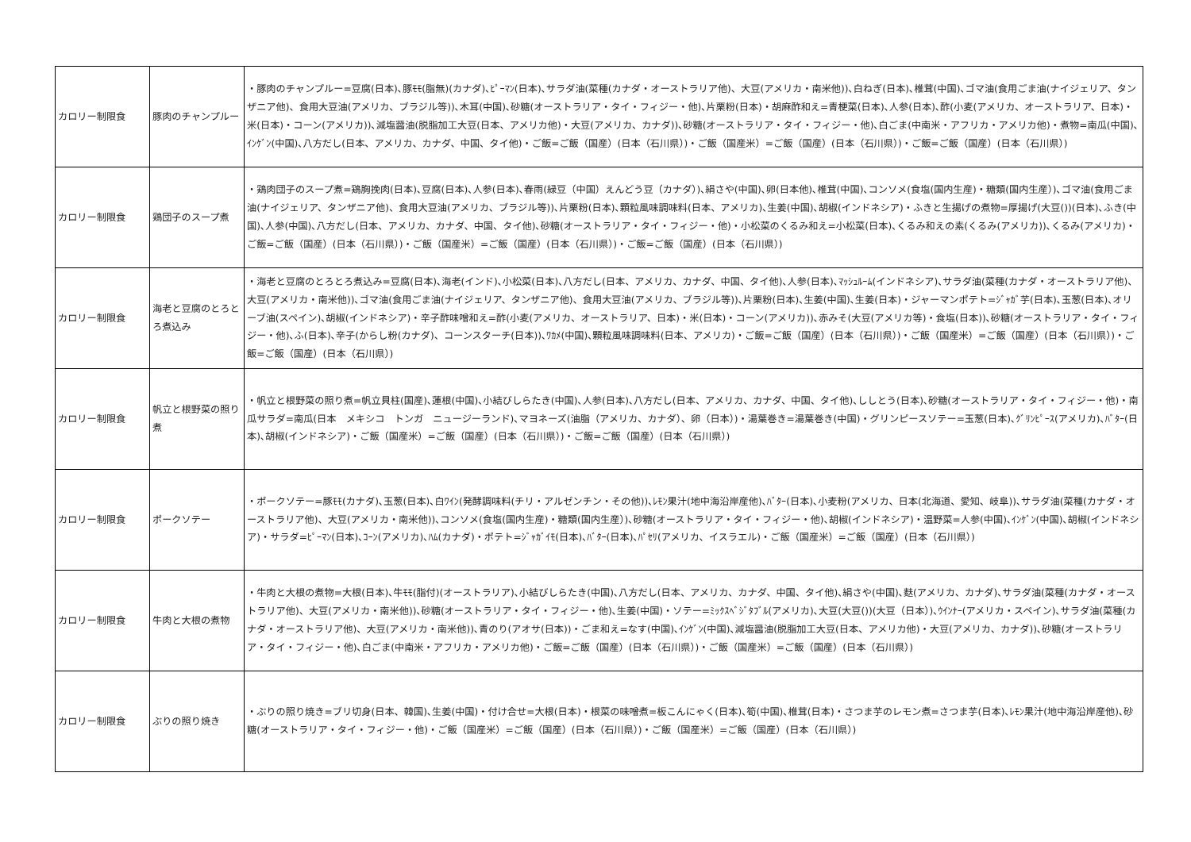| カロリー制限食 | 豚肉のチャンプルー | ・豚肉のチャンプルー=豆腐(日本)､豚ﾓﾓ(脂無)(カナダ)､ﾋﾟｰﾏﾝ(日本)､サラダ油(菜種(カナダ・オーストラリア他)、大豆(アメリカ・南米他))､白ねぎ(日本)､椎茸(中国)､ゴマ油(食用ごま油(ナイジェリア、タンザニア他)、食用大豆油(アメリカ、ブラジル等))､木耳(中国)､砂糖(オーストラリア・タイ・フィジー・他)､片栗粉(日本)・胡麻酢和え=青梗菜(日本)､人参(日本)､酢(小麦(アメリカ、オーストラリア、日本)・米(日本)・コーン(アメリカ))､減塩醤油(脱脂加工大豆(日本、アメリカ他)・大豆(アメリカ、カナダ))､砂糖(オーストラリア・タイ・フィジー・他)､白ごま(中南米・アフリカ・アメリカ他)・煮物=南瓜(中国)､ｲﾝｹﾞﾝ(中国)､八方だし(日本、アメリカ、カナダ、中国、タイ他)・ご飯=ご飯（国産）(日本（石川県）)・ご飯（国産米）=ご飯（国産）(日本（石川県）)・ご飯=ご飯（国産）(日本（石川県）) |
| カロリー制限食 | 鶏団子のスープ煮 | ・鶏肉団子のスープ煮=鶏胸挽肉(日本)､豆腐(日本)､人参(日本)､春雨(緑豆（中国）えんどう豆（カナダ）)､絹さや(中国)､卵(日本他)､椎茸(中国)､コンソメ(食塩(国内生産)・糖類(国内生産）)､ゴマ油(食用ごま油(ナイジェリア、タンザニア他)、食用大豆油(アメリカ、ブラジル等))､片栗粉(日本)､顆粒風味調味料(日本、アメリカ)､生姜(中国)､胡椒(インドネシア)・ふきと生揚げの煮物=厚揚げ(大豆())(日本)､ふき(中国)､人参(中国)､八方だし(日本、アメリカ、カナダ、中国、タイ他)､砂糖(オーストラリア・タイ・フィジー・他)・小松菜のくるみ和え=小松菜(日本)､くるみ和えの素(くるみ(アメリカ))､くるみ(アメリカ)・ご飯=ご飯（国産）(日本（石川県）)・ご飯（国産米）=ご飯（国産）(日本（石川県）)・ご飯=ご飯（国産）(日本（石川県）) |
| カロリー制限食 | 海老と豆腐のとろとろ煮込み | ・海老と豆腐のとろとろ煮込み=豆腐(日本)､海老(インド)､小松菜(日本)､八方だし(日本、アメリカ、カナダ、中国、タイ他)､人参(日本)､ﾏｯｼｭﾙｰﾑ(インドネシア)､サラダ油(菜種(カナダ・オーストラリア他)、大豆(アメリカ・南米他))､ゴマ油(食用ごま油(ナイジェリア、タンザニア他)、食用大豆油(アメリカ、ブラジル等))､片栗粉(日本)､生姜(中国)､生姜(日本)・ジャーマンポテト=ｼﾞｬｶﾞ芋(日本)､玉葱(日本)､オリーブ油(スペイン)､胡椒(インドネシア)・辛子酢味噌和え=酢(小麦(アメリカ、オーストラリア、日本)・米(日本)・コーン(アメリカ))､赤みそ(大豆(アメリカ等)・食塩(日本))､砂糖(オーストラリア・タイ・フィジー・他)､ふ(日本)､辛子(からし粉(カナダ)、コーンスターチ(日本))､ﾜｶﾒ(中国)､顆粒風味調味料(日本、アメリカ)・ご飯=ご飯（国産）(日本（石川県）)・ご飯（国産米）=ご飯（国産）(日本（石川県）)・ご飯=ご飯（国産）(日本（石川県）) |
| カロリー制限食 | 帆立と根野菜の照り煮 | ・帆立と根野菜の照り煮=帆立貝柱(国産)､蓮根(中国)､小結びしらたき(中国)､人参(日本)､八方だし(日本、アメリカ、カナダ、中国、タイ他)､ししとう(日本)､砂糖(オーストラリア・タイ・フィジー・他)・南瓜サラダ=南瓜(日本 メキシコ トンガ ニュージーランド)､マヨネーズ(油脂（アメリカ、カナダ）、卵（日本）)・湯葉巻き=湯葉巻き(中国)・グリンピースソテー=玉葱(日本)､ｸﾞﾘﾝﾋﾟｰｽ(アメリカ)､ﾊﾞﾀｰ(日本)､胡椒(インドネシア)・ご飯（国産米）=ご飯（国産）(日本（石川県）)・ご飯=ご飯（国産）(日本（石川県）) |
| カロリー制限食 | ポークソテー | ・ポークソテー=豚ﾓﾓ(カナダ)､玉葱(日本)､白ﾜｲﾝ(発酵調味料(チリ・アルゼンチン・その他))､ﾚﾓﾝ果汁(地中海沿岸産他)､ﾊﾞﾀｰ(日本)､小麦粉(アメリカ、日本(北海道、愛知、岐阜))､サラダ油(菜種(カナダ・オーストラリア他)、大豆(アメリカ・南米他))､コンソメ(食塩(国内生産)・糖類(国内生産）)､砂糖(オーストラリア・タイ・フィジー・他)､胡椒(インドネシア)・温野菜=人参(中国)､ｲﾝｹﾞﾝ(中国)､胡椒(インドネシア)・サラダ=ﾋﾟｰﾏﾝ(日本)､ｺｰﾝ(アメリカ)､ﾊﾑ(カナダ)・ポテト=ｼﾞｬｶﾞｲﾓ(日本)､ﾊﾞﾀｰ(日本)､ﾊﾟｾﾘ(アメリカ、イスラエル)・ご飯（国産米）=ご飯（国産）(日本（石川県）) |
| カロリー制限食 | 牛肉と大根の煮物 | ・牛肉と大根の煮物=大根(日本)､牛ﾓﾓ(脂付)(オーストラリア)､小結びしらたき(中国)､八方だし(日本、アメリカ、カナダ、中国、タイ他)､絹さや(中国)､麩(アメリカ、カナダ)､サラダ油(菜種(カナダ・オーストラリア他)、大豆(アメリカ・南米他))､砂糖(オーストラリア・タイ・フィジー・他)､生姜(中国)・ソテー=ﾐｯｸｽﾍﾞｼﾞﾀﾌﾞﾙ(アメリカ)､大豆(大豆())(大豆（日本）)､ｳｲﾝﾅｰ(アメリカ・スペイン)､サラダ油(菜種(カナダ・オーストラリア他)、大豆(アメリカ・南米他))､青のり(アオサ(日本))・ごま和え=なす(中国)､ｲﾝｹﾞﾝ(中国)､減塩醤油(脱脂加工大豆(日本、アメリカ他)・大豆(アメリカ、カナダ))､砂糖(オーストラリア・タイ・フィジー・他)､白ごま(中南米・アフリカ・アメリカ他)・ご飯=ご飯（国産）(日本（石川県）)・ご飯（国産米）=ご飯（国産）(日本（石川県）) |
| カロリー制限食 | ぶりの照り焼き | ・ぶりの照り焼き=ブリ切身(日本、韓国)､生姜(中国)・付け合せ=大根(日本)・根菜の味噌煮=板こんにゃく(日本)､筍(中国)､椎茸(日本)・さつま芋のレモン煮=さつま芋(日本)､ﾚﾓﾝ果汁(地中海沿岸産他)､砂糖(オーストラリア・タイ・フィジー・他)・ご飯（国産米）=ご飯（国産）(日本（石川県）)・ご飯（国産米）=ご飯（国産）(日本（石川県）) |